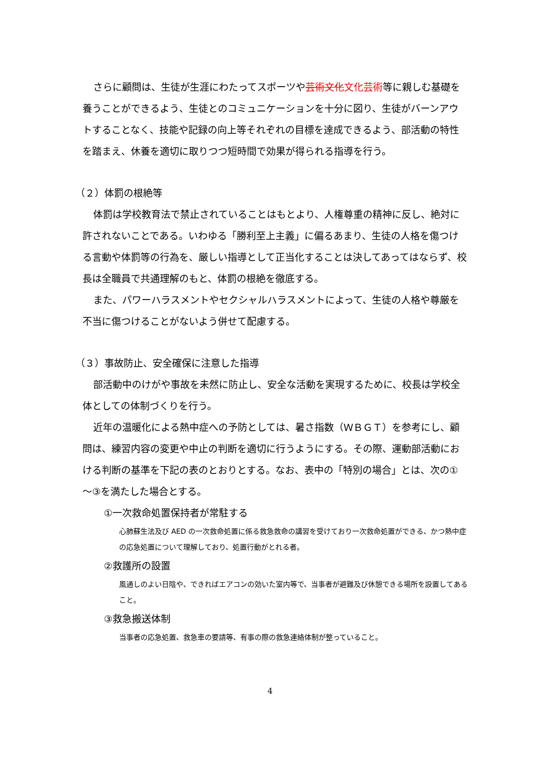さらに顧問は、生徒が生涯にわたってスポーツや芸術文化 文化芸術等に親しむ基礎を養うことができるよう、生徒とのコミュニケーションを十分に図り、生徒がバーンアウトすることなく、技能や記録の向上等それぞれの目標を達成できるよう、部活動の特性を踏まえ、休養を適切に取りつつ短時間で効果が得られる指導を行う。
（２）体罰の根絶等
体罰は学校教育法で禁止されていることはもとより、人権尊重の精神に反し、絶対に許されないことである。いわゆる「勝利至上主義」に偏るあまり、生徒の人格を傷つける言動や体罰等の行為を、厳しい指導として正当化することは決してあってはならず、校長は全職員で共通理解のもと、体罰の根絶を徹底する。
また、パワーハラスメントやセクシャルハラスメントによって、生徒の人格や尊厳を不当に傷つけることがないよう併せて配慮する。
（３）事故防止、安全確保に注意した指導
部活動中のけがや事故を未然に防止し、安全な活動を実現するために、校長は学校全体としての体制づくりを行う。
近年の温暖化による熱中症への予防としては、暑さ指数（ＷＢＧＴ）を参考にし、顧問は、練習内容の変更や中止の判断を適切に行うようにする。その際、運動部活動における判断の基準を下記の表のとおりとする。なお、表中の「特別の場合」とは、次の①～③を満たした場合とする。
①一次救命処置保持者が常駐する
心肺蘇生法及び AED の一次救命処置に係る救急救命の講習を受けており一次救命処置ができる、かつ熱中症の応急処置について理解しており、処置行動がとれる者。
②救護所の設置
風通しのよい日陰や、できればエアコンの効いた室内等で、当事者が避難及び休憩できる場所を設置してあること。
③救急搬送体制
当事者の応急処置、救急車の要請等、有事の際の救急連絡体制が整っていること。
4